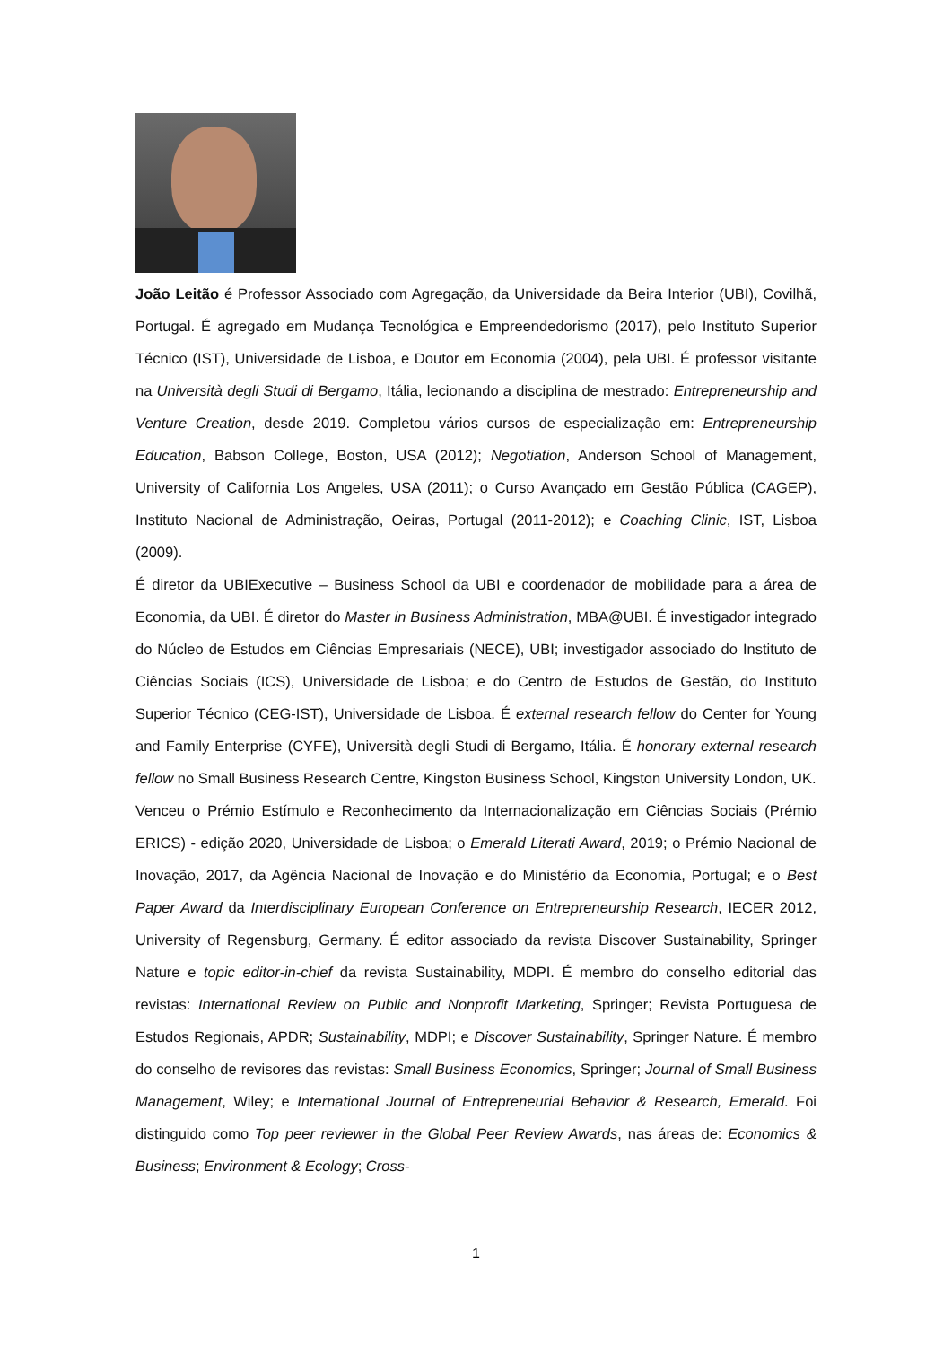João Leitão é Professor Associado com Agregação, da Universidade da Beira Interior (UBI), Covilhã, Portugal. É agregado em Mudança Tecnológica e Empreendedorismo (2017), pelo Instituto Superior Técnico (IST), Universidade de Lisboa, e Doutor em Economia (2004), pela UBI. É professor visitante na Università degli Studi di Bergamo, Itália, lecionando a disciplina de mestrado: Entrepreneurship and Venture Creation, desde 2019. Completou vários cursos de especialização em: Entrepreneurship Education, Babson College, Boston, USA (2012); Negotiation, Anderson School of Management, University of California Los Angeles, USA (2011); o Curso Avançado em Gestão Pública (CAGEP), Instituto Nacional de Administração, Oeiras, Portugal (2011-2012); e Coaching Clinic, IST, Lisboa (2009).
É diretor da UBIExecutive – Business School da UBI e coordenador de mobilidade para a área de Economia, da UBI. É diretor do Master in Business Administration, MBA@UBI. É investigador integrado do Núcleo de Estudos em Ciências Empresariais (NECE), UBI; investigador associado do Instituto de Ciências Sociais (ICS), Universidade de Lisboa; e do Centro de Estudos de Gestão, do Instituto Superior Técnico (CEG-IST), Universidade de Lisboa. É external research fellow do Center for Young and Family Enterprise (CYFE), Università degli Studi di Bergamo, Itália. É honorary external research fellow no Small Business Research Centre, Kingston Business School, Kingston University London, UK.
Venceu o Prémio Estímulo e Reconhecimento da Internacionalização em Ciências Sociais (Prémio ERICS) - edição 2020, Universidade de Lisboa; o Emerald Literati Award, 2019; o Prémio Nacional de Inovação, 2017, da Agência Nacional de Inovação e do Ministério da Economia, Portugal; e o Best Paper Award da Interdisciplinary European Conference on Entrepreneurship Research, IECER 2012, University of Regensburg, Germany. É editor associado da revista Discover Sustainability, Springer Nature e topic editor-in-chief da revista Sustainability, MDPI. É membro do conselho editorial das revistas: International Review on Public and Nonprofit Marketing, Springer; Revista Portuguesa de Estudos Regionais, APDR; Sustainability, MDPI; e Discover Sustainability, Springer Nature. É membro do conselho de revisores das revistas: Small Business Economics, Springer; Journal of Small Business Management, Wiley; e International Journal of Entrepreneurial Behavior & Research, Emerald. Foi distinguido como Top peer reviewer in the Global Peer Review Awards, nas áreas de: Economics & Business; Environment & Ecology; Cross-
1